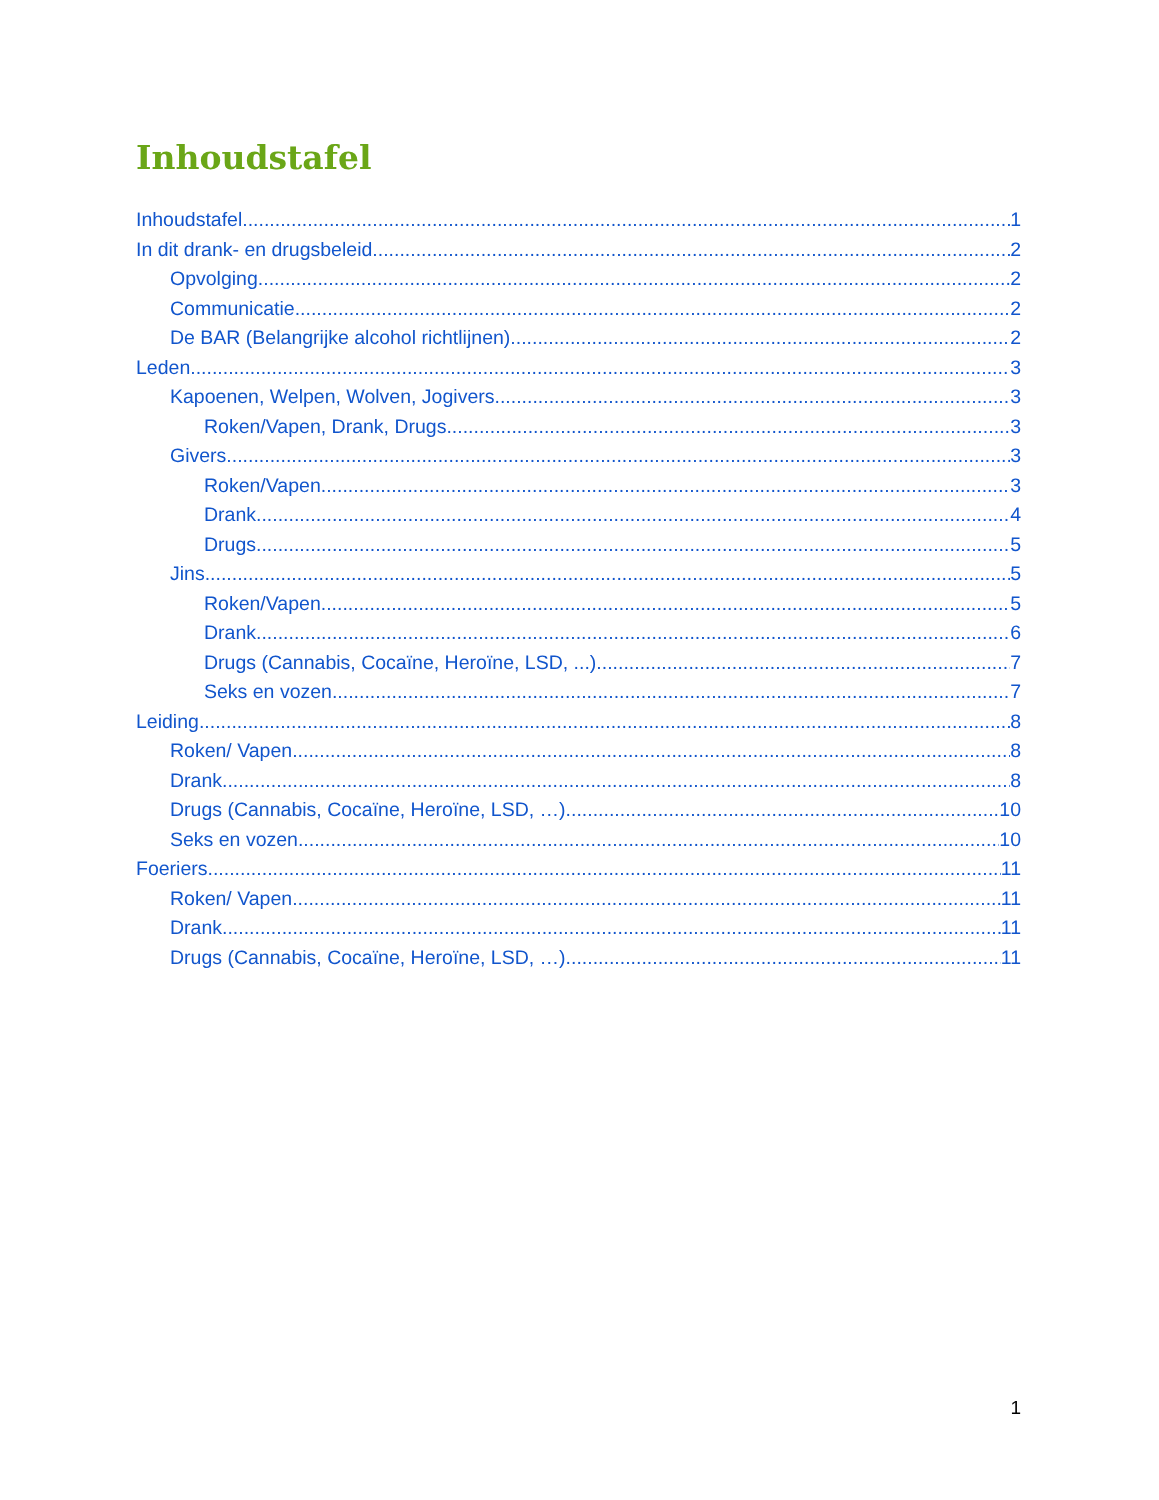Inhoudstafel
Inhoudstafel 1
In dit drank- en drugsbeleid 2
Opvolging 2
Communicatie 2
De BAR (Belangrijke alcohol richtlijnen) 2
Leden 3
Kapoenen, Welpen, Wolven, Jogivers 3
Roken/Vapen, Drank, Drugs 3
Givers 3
Roken/Vapen 3
Drank 4
Drugs 5
Jins 5
Roken/Vapen 5
Drank 6
Drugs (Cannabis, Cocaïne, Heroïne, LSD, ...) 7
Seks en vozen 7
Leiding 8
Roken/ Vapen 8
Drank 8
Drugs (Cannabis, Cocaïne, Heroïne, LSD, …) 10
Seks en vozen 10
Foeriers 11
Roken/ Vapen 11
Drank 11
Drugs (Cannabis, Cocaïne, Heroïne, LSD, …) 11
1